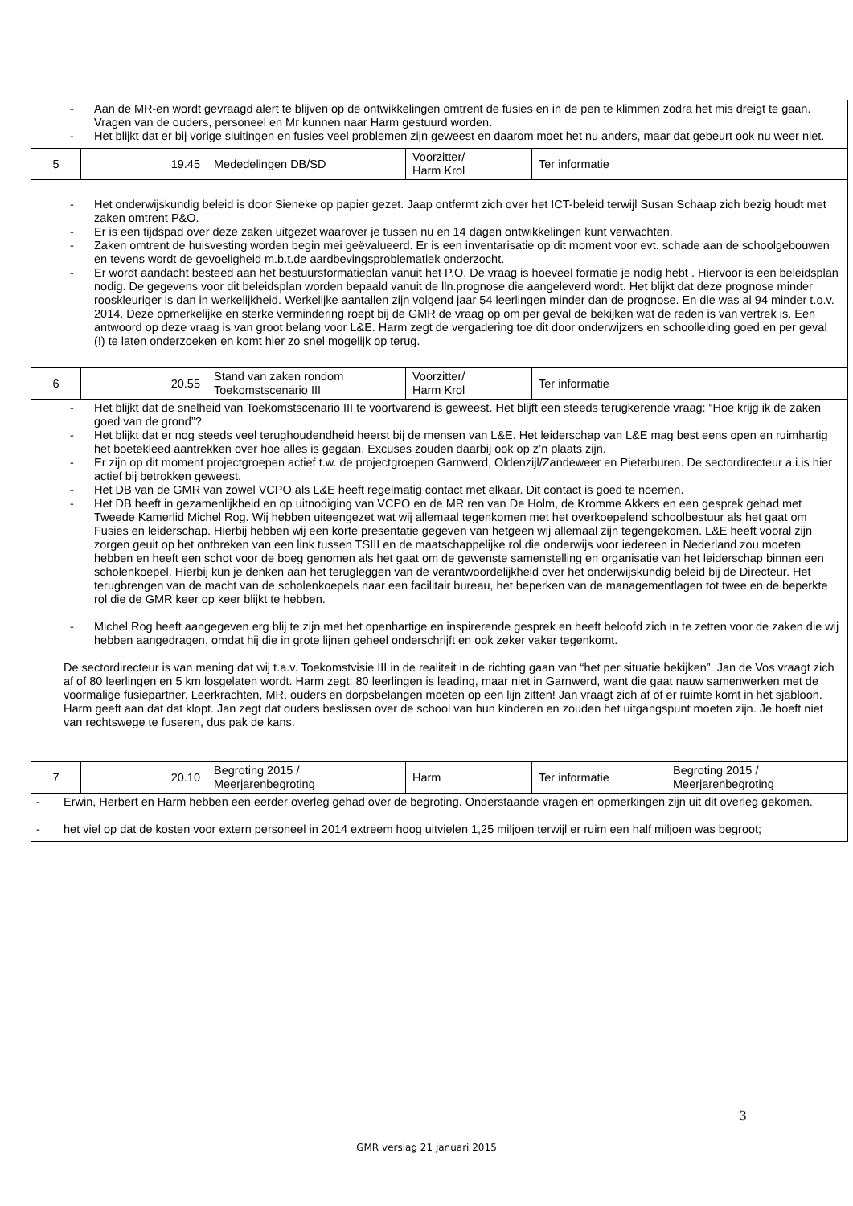| - Aan de MR-en wordt gevraagd alert te blijven op de ontwikkelingen omtrent de fusies en in de pen te klimmen zodra het mis dreigt te gaan. Vragen van de ouders, personeel en Mr kunnen naar Harm gestuurd worden. - Het blijkt dat er bij vorige sluitingen en fusies veel problemen zijn geweest en daarom moet het nu anders, maar dat gebeurt ook nu weer niet. | | | | | |
| 5 | 19.45 | Mededelingen DB/SD | Voorzitter/ Harm Krol | Ter informatie | |
| - Het onderwijskundig beleid is door Sieneke op papier gezet. Jaap ontfermt zich over het ICT-beleid terwijl Susan Schaap zich bezig houdt met zaken omtrent P&O. - Er is een tijdspad over deze zaken uitgezet waarover je tussen nu en 14 dagen ontwikkelingen kunt verwachten. - Zaken omtrent de huisvesting worden begin mei geëvalueerd. Er is een inventarisatie op dit moment voor evt. schade aan de schoolgebouwen en tevens wordt de gevoeligheid m.b.t.de aardbevingsproblematiek onderzocht. - Er wordt aandacht besteed aan het bestuursformatieplan vanuit het P.O. De vraag is hoeveel formatie je nodig hebt . Hiervoor is een beleidsplan nodig. De gegevens voor dit beleidsplan worden bepaald vanuit de lln.prognose die aangeleverd wordt. Het blijkt dat deze prognose minder rooskleuriger is dan in werkelijkheid. Werkelijke aantallen zijn volgend jaar 54 leerlingen minder dan de prognose. En die was al 94 minder t.o.v. 2014. Deze opmerkelijke en sterke vermindering roept bij de GMR de vraag op om per geval de bekijken wat de reden is van vertrek is. Een antwoord op deze vraag is van groot belang voor L&E. Harm zegt de vergadering toe dit door onderwijzers en schoolleiding goed en per geval (!) te laten onderzoeken en komt hier zo snel mogelijk op terug. | | | | | |
| 6 | 20.55 | Stand van zaken rondom Toekomstscenario III | Voorzitter/ Harm Krol | Ter informatie | |
| - Het blijkt dat de snelheid van Toekomstscenario III te voortvarend is geweest. Het blijft een steeds terugkerende vraag: “Hoe krijg ik de zaken goed van de grond”? - Het blijkt dat er nog steeds veel terughoudendheid heerst bij de mensen van L&E. Het leiderschap van L&E mag best eens open en ruimhartig het boetekleed aantrekken over hoe alles is gegaan. Excuses zouden daarbij ook op z’n plaats zijn. - Er zijn op dit moment projectgroepen actief t.w. de projectgroepen Garnwerd, Oldenzijl/Zandeweer en Pieterburen. De sectordirecteur a.i.is hier actief bij betrokken geweest. - Het DB van de GMR van zowel VCPO als L&E heeft regelmatig contact met elkaar. Dit contact is goed te noemen. - Het DB heeft in gezamenlijkheid en op uitnodiging van VCPO en de MR ren van De Holm, de Kromme Akkers en een gesprek gehad met Tweede Kamerlid Michel Rog. Wij hebben uiteengezet wat wij allemaal tegenkomen met het overkoepelend schoolbestuur als het gaat om Fusies en leiderschap. Hierbij hebben wij een korte presentatie gegeven van hetgeen wij allemaal zijn tegengekomen. L&E heeft vooral zijn zorgen geuit op het ontbreken van een link tussen TSIII en de maatschappelijke rol die onderwijs voor iedereen in Nederland zou moeten hebben en heeft een schot voor de boeg genomen als het gaat om de gewenste samenstelling en organisatie van het leiderschap binnen een scholenkoepel. Hierbij kun je denken aan het terugleggen van de verantwoordelijkheid over het onderwijskundig beleid bij de Directeur. Het terugbrengen van de macht van de scholenkoepels naar een facilitair bureau, het beperken van de managementlagen tot twee en de beperkte rol die de GMR keer op keer blijkt te hebben. - Michel Rog heeft aangegeven erg blij te zijn met het openhartige en inspirerende gesprek en heeft beloofd zich in te zetten voor de zaken die wij hebben aangedragen, omdat hij die in grote lijnen geheel onderschrijft en ook zeker vaker tegenkomt. De sectordirecteur is van mening dat wij t.a.v. Toekomstvisie III in de realiteit in de richting gaan van “het per situatie bekijken”. Jan de Vos vraagt zich af of 80 leerlingen en 5 km losgelaten wordt. Harm zegt: 80 leerlingen is leading, maar niet in Garnwerd, want die gaat nauw samenwerken met de voormalige fusiepartner. Leerkrachten, MR, ouders en dorpsbelangen moeten op een lijn zitten! Jan vraagt zich af of er ruimte komt in het sjabloon. Harm geeft aan dat dat klopt. Jan zegt dat ouders beslissen over de school van hun kinderen en zouden het uitgangspunt moeten zijn. Je hoeft niet van rechtswege te fuseren, dus pak de kans. | | | | | |
| 7 | 20.10 | Begroting 2015 / Meerjarenbegroting | Harm | Ter informatie | Begroting 2015 / Meerjarenbegroting |
| - Erwin, Herbert en Harm hebben een eerder overleg gehad over de begroting. Onderstaande vragen en opmerkingen zijn uit dit overleg gekomen. - het viel op dat de kosten voor extern personeel in 2014 extreem hoog uitvielen 1,25 miljoen terwijl er ruim een half miljoen was begroot; | | | | | |
3
GMR verslag 21 januari 2015